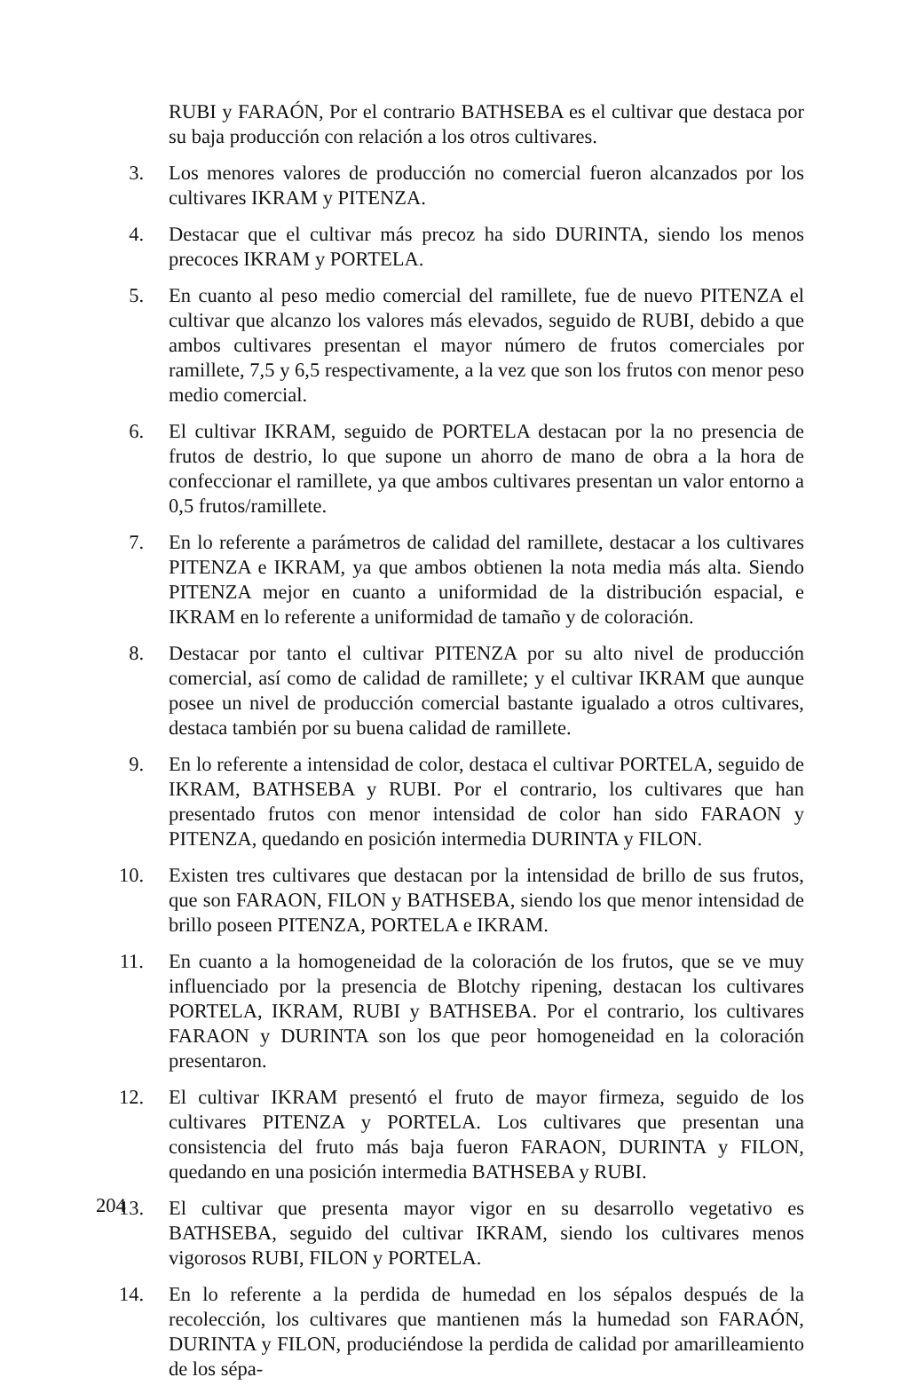RUBI y FARAÓN, Por el contrario BATHSEBA es el cultivar que destaca por su baja producción con relación a los otros cultivares.
3. Los menores valores de producción no comercial fueron alcanzados por los cultivares IKRAM y PITENZA.
4. Destacar que el cultivar más precoz ha sido DURINTA, siendo los menos precoces IKRAM y PORTELA.
5. En cuanto al peso medio comercial del ramillete, fue de nuevo PITENZA el cultivar que alcanzo los valores más elevados, seguido de RUBI, debido a que ambos cultivares presentan el mayor número de frutos comerciales por ramillete, 7,5 y 6,5 respectivamente, a la vez que son los frutos con menor peso medio comercial.
6. El cultivar IKRAM, seguido de PORTELA destacan por la no presencia de frutos de destrio, lo que supone un ahorro de mano de obra a la hora de confeccionar el ramillete, ya que ambos cultivares presentan un valor entorno a 0,5 frutos/ramillete.
7. En lo referente a parámetros de calidad del ramillete, destacar a los cultivares PITENZA e IKRAM, ya que ambos obtienen la nota media más alta. Siendo PITENZA mejor en cuanto a uniformidad de la distribución espacial, e IKRAM en lo referente a uniformidad de tamaño y de coloración.
8. Destacar por tanto el cultivar PITENZA por su alto nivel de producción comercial, así como de calidad de ramillete; y el cultivar IKRAM que aunque posee un nivel de producción comercial bastante igualado a otros cultivares, destaca también por su buena calidad de ramillete.
9. En lo referente a intensidad de color, destaca el cultivar PORTELA, seguido de IKRAM, BATHSEBA y RUBI. Por el contrario, los cultivares que han presentado frutos con menor intensidad de color han sido FARAON y PITENZA, quedando en posición intermedia DURINTA y FILON.
10. Existen tres cultivares que destacan por la intensidad de brillo de sus frutos, que son FARAON, FILON y BATHSEBA, siendo los que menor intensidad de brillo poseen PITENZA, PORTELA e IKRAM.
11. En cuanto a la homogeneidad de la coloración de los frutos, que se ve muy influenciado por la presencia de Blotchy ripening, destacan los cultivares PORTELA, IKRAM, RUBI y BATHSEBA. Por el contrario, los cultivares FARAON y DURINTA son los que peor homogeneidad en la coloración presentaron.
12. El cultivar IKRAM presentó el fruto de mayor firmeza, seguido de los cultivares PITENZA y PORTELA. Los cultivares que presentan una consistencia del fruto más baja fueron FARAON, DURINTA y FILON, quedando en una posición intermedia BATHSEBA y RUBI.
13. El cultivar que presenta mayor vigor en su desarrollo vegetativo es BATHSEBA, seguido del cultivar IKRAM, siendo los cultivares menos vigorosos RUBI, FILON y PORTELA.
14. En lo referente a la perdida de humedad en los sépalos después de la recolección, los cultivares que mantienen más la humedad son FARAÓN, DURINTA y FILON, produciéndose la perdida de calidad por amarilleamiento de los sépa-
204